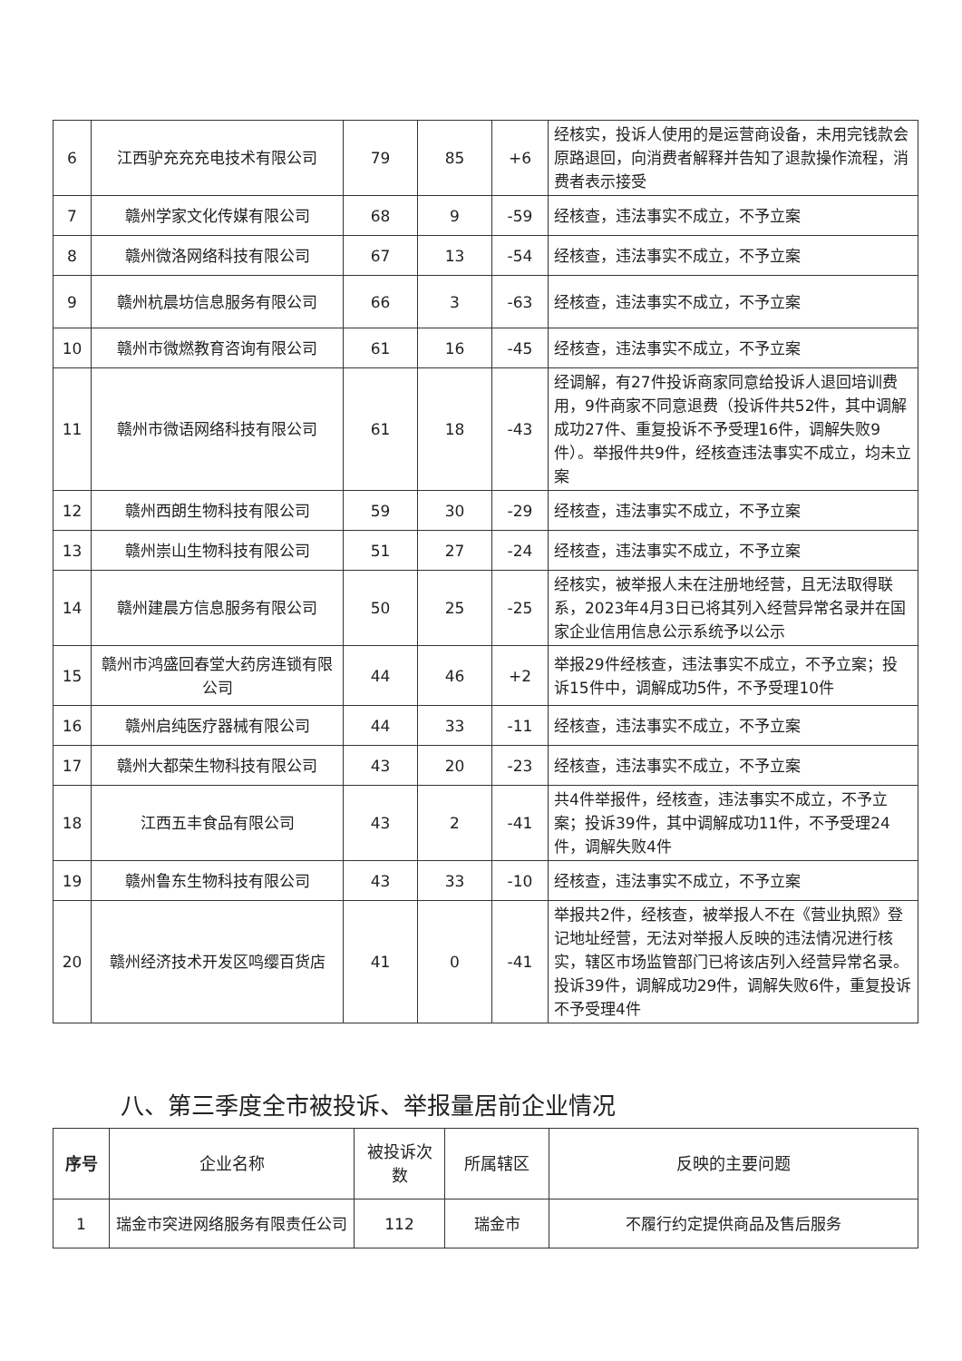| 6 | 江西驴充充充电技术有限公司 | 79 | 85 | +6 | 经核实，投诉人使用的是运营商设备，未用完钱款会原路退回，向消费者解释并告知了退款操作流程，消费者表示接受 |
| 7 | 赣州学家文化传媒有限公司 | 68 | 9 | -59 | 经核查，违法事实不成立，不予立案 |
| 8 | 赣州微洛网络科技有限公司 | 67 | 13 | -54 | 经核查，违法事实不成立，不予立案 |
| 9 | 赣州杭晨坊信息服务有限公司 | 66 | 3 | -63 | 经核查，违法事实不成立，不予立案 |
| 10 | 赣州市微燃教育咨询有限公司 | 61 | 16 | -45 | 经核查，违法事实不成立，不予立案 |
| 11 | 赣州市微语网络科技有限公司 | 61 | 18 | -43 | 经调解，有27件投诉商家同意给投诉人退回培训费用，9件商家不同意退费（投诉件共52件，其中调解成功27件、重复投诉不予受理16件，调解失败9件）。举报件共9件，经核查违法事实不成立，均未立案 |
| 12 | 赣州西朗生物科技有限公司 | 59 | 30 | -29 | 经核查，违法事实不成立，不予立案 |
| 13 | 赣州崇山生物科技有限公司 | 51 | 27 | -24 | 经核查，违法事实不成立，不予立案 |
| 14 | 赣州建晨方信息服务有限公司 | 50 | 25 | -25 | 经核实，被举报人未在注册地经营，且无法取得联系，2023年4月3日已将其列入经营异常名录并在国家企业信用信息公示系统予以公示 |
| 15 | 赣州市鸿盛回春堂大药房连锁有限公司 | 44 | 46 | +2 | 举报29件经核查，违法事实不成立，不予立案；投诉15件中，调解成功5件，不予受理10件 |
| 16 | 赣州启纯医疗器械有限公司 | 44 | 33 | -11 | 经核查，违法事实不成立，不予立案 |
| 17 | 赣州大都荣生物科技有限公司 | 43 | 20 | -23 | 经核查，违法事实不成立，不予立案 |
| 18 | 江西五丰食品有限公司 | 43 | 2 | -41 | 共4件举报件，经核查，违法事实不成立，不予立案；投诉39件，其中调解成功11件，不予受理24件，调解失败4件 |
| 19 | 赣州鲁东生物科技有限公司 | 43 | 33 | -10 | 经核查，违法事实不成立，不予立案 |
| 20 | 赣州经济技术开发区鸣缨百货店 | 41 | 0 | -41 | 举报共2件，经核查，被举报人不在《营业执照》登记地址经营，无法对举报人反映的违法情况进行核实，辖区市场监管部门已将该店列入经营异常名录。投诉39件，调解成功29件，调解失败6件，重复投诉不予受理4件 |
八、第三季度全市被投诉、举报量居前企业情况
| 序号 | 企业名称 | 被投诉次数 | 所属辖区 | 反映的主要问题 |
| --- | --- | --- | --- | --- |
| 1 | 瑞金市突进网络服务有限责任公司 | 112 | 瑞金市 | 不履行约定提供商品及售后服务 |